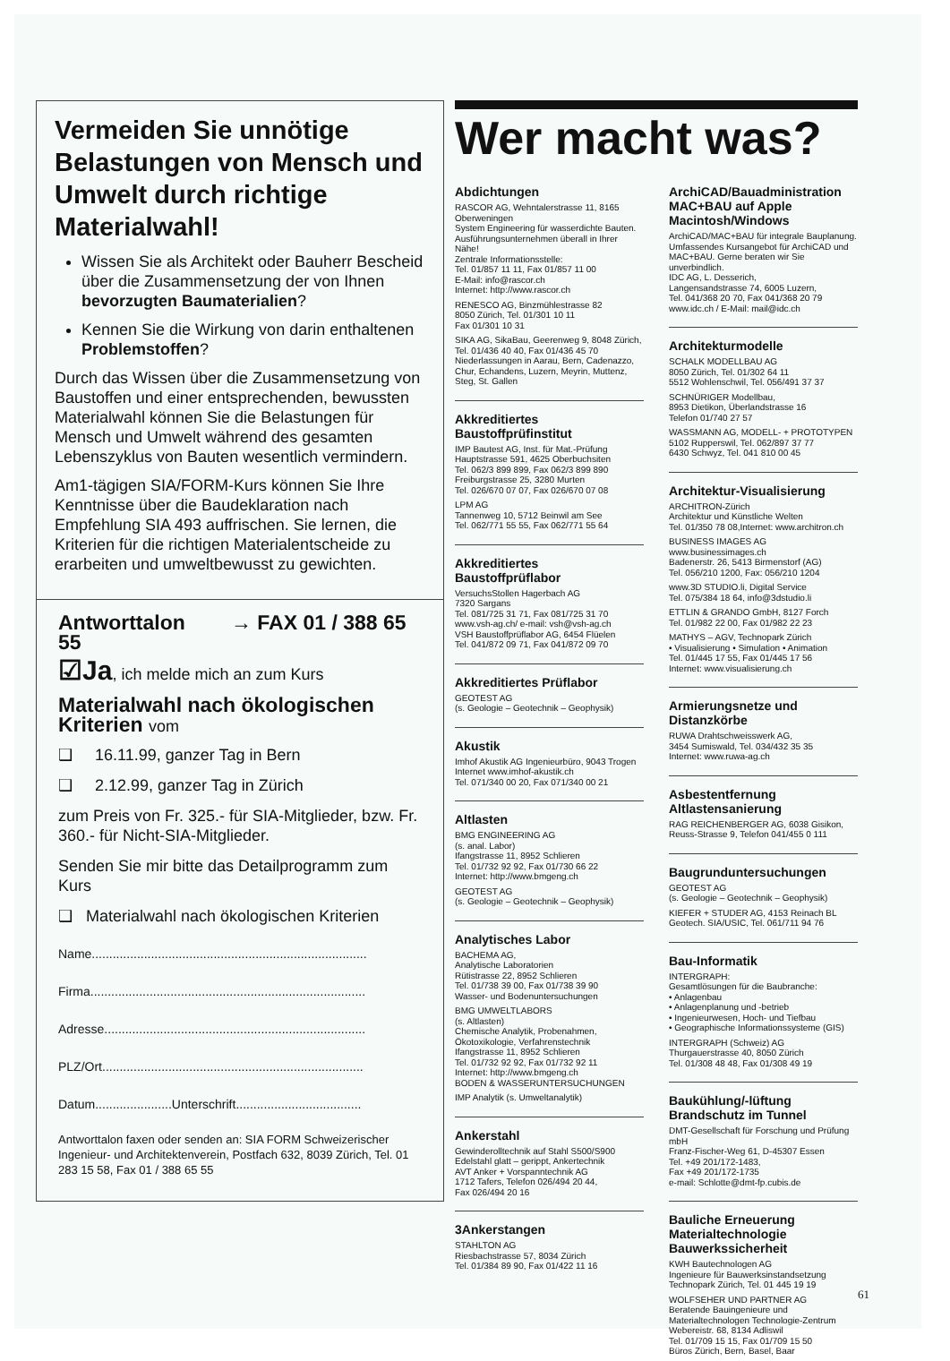Vermeiden Sie unnötige Belastungen von Mensch und Umwelt durch richtige Materialwahl!
Wissen Sie als Architekt oder Bauherr Bescheid über die Zusammensetzung der von Ihnen bevorzugten Baumaterialien?
Kennen Sie die Wirkung von darin enthaltenen Problemstoffen?
Durch das Wissen über die Zusammensetzung von Baustoffen und einer entsprechenden, bewussten Materialwahl können Sie die Belastungen für Mensch und Umwelt während des gesamten Lebenszyklus von Bauten wesentlich vermindern.
Am1-tägigen SIA/FORM-Kurs können Sie Ihre Kenntnisse über die Baudeklaration nach Empfehlung SIA 493 auffrischen. Sie lernen, die Kriterien für die richtigen Materialentscheide zu erarbeiten und umweltbewusst zu gewichten.
Antworttalon → FAX 01 / 388 65 55
☑Ja, ich melde mich an zum Kurs
Materialwahl nach ökologischen Kriterien vom
❑ 16.11.99, ganzer Tag in Bern
❑ 2.12.99, ganzer Tag in Zürich
zum Preis von Fr. 325.- für SIA-Mitglieder, bzw. Fr. 360.- für Nicht-SIA-Mitglieder.
Senden Sie mir bitte das Detailprogramm zum Kurs
❑ Materialwahl nach ökologischen Kriterien
Name...............................................................................
Firma...............................................................................
Adresse...........................................................................
PLZ/Ort...........................................................................
Datum......................Unterschrift....................................
Antworttalon faxen oder senden an: SIA FORM Schweizerischer Ingenieur- und Architektenverein, Postfach 632, 8039 Zürich, Tel. 01 283 15 58, Fax 01 / 388 65 55
Wer macht was?
Abdichtungen
RASCOR AG, Wehntalerstrasse 11, 8165 Oberweningen
System Engineering für wasserdichte Bauten. Ausführungsunternehmen überall in Ihrer Nähe!
Zentrale Informationsstelle:
Tel. 01/857 11 11, Fax 01/857 11 00
E-Mail: info@rascor.ch
Internet: http://www.rascor.ch
RENESCO AG, Binzmühlestrasse 82
8050 Zürich, Tel. 01/301 10 11
Fax 01/301 10 31
SIKA AG, SikaBau, Geerenweg 9, 8048 Zürich,
Tel. 01/436 40 40, Fax 01/436 45 70
Niederlassungen in Aarau, Bern, Cadenazzo, Chur, Echandens, Luzern, Meyrin, Muttenz, Steg, St. Gallen
Akkreditiertes Baustoffprüfinstitut
IMP Bautest AG, Inst. für Mat.-Prüfung
Hauptstrasse 591, 4625 Oberbuchsiten
Tel. 062/3 899 899, Fax 062/3 899 890
Freiburgstrasse 25, 3280 Murten
Tel. 026/670 07 07, Fax 026/670 07 08
LPM AG
Tannenweg 10, 5712 Beinwil am See
Tel. 062/771 55 55, Fax 062/771 55 64
Akkreditiertes Baustoffprüflabor
VersuchsStollen Hagerbach AG
7320 Sargans
Tel. 081/725 31 71, Fax 081/725 31 70
www.vsh-ag.ch/ e-mail: vsh@vsh-ag.ch
VSH Baustoffprüflabor AG, 6454 Flüelen
Tel. 041/872 09 71, Fax 041/872 09 70
Akkreditiertes Prüflabor
GEOTEST AG
(s. Geologie – Geotechnik – Geophysik)
Akustik
Imhof Akustik AG Ingenieurbüro, 9043 Trogen
Internet www.imhof-akustik.ch
Tel. 071/340 00 20, Fax 071/340 00 21
Altlasten
BMG ENGINEERING AG
(s. anal. Labor)
Ifangstrasse 11, 8952 Schlieren
Tel. 01/732 92 92, Fax 01/730 66 22
Internet: http://www.bmgeng.ch
GEOTEST AG
(s. Geologie – Geotechnik – Geophysik)
Analytisches Labor
BACHEMA AG,
Analytische Laboratorien
Rütistrasse 22, 8952 Schlieren
Tel. 01/738 39 00, Fax 01/738 39 90
Wasser- und Bodenuntersuchungen
BMG UMWELTLABORS
(s. Altlasten)
Chemische Analytik, Probenahmen, Ökotoxikologie, Verfahrenstechnik
Ifangstrasse 11, 8952 Schlieren
Tel. 01/732 92 92, Fax 01/732 92 11
Internet: http://www.bmgeng.ch
BODEN & WASSERUNTERSUCHUNGEN
IMP Analytik (s. Umweltanalytik)
Ankerstahl
Gewinderolltechnik auf Stahl S500/S900
Edelstahl glatt – gerippt, Ankertechnik
AVT Anker + Vorspanntechnik AG
1712 Tafers, Telefon 026/494 20 44,
Fax 026/494 20 16
3Ankerstangen
STAHLTON AG
Riesbachstrasse 57, 8034 Zürich
Tel. 01/384 89 90, Fax 01/422 11 16
ArchiCAD/Bauadministration MAC+BAU auf Apple Macintosh/Windows
ArchiCAD/MAC+BAU für integrale Bauplanung. Umfassendes Kursangebot für ArchiCAD und MAC+BAU. Gerne beraten wir Sie unverbindlich.
IDC AG, L. Desserich,
Langensandstrasse 74, 6005 Luzern,
Tel. 041/368 20 70, Fax 041/368 20 79
www.idc.ch / E-Mail: mail@idc.ch
Architekturmodelle
SCHALK MODELLBAU AG
8050 Zürich, Tel. 01/302 64 11
5512 Wohlenschwil, Tel. 056/491 37 37
SCHNÜRIGER Modellbau,
8953 Dietikon, Überlandstrasse 16
Telefon 01/740 27 57
WASSMANN AG, MODELL- + PROTOTYPEN
5102 Rupperswil, Tel. 062/897 37 77
6430 Schwyz, Tel. 041 810 00 45
Architektur-Visualisierung
ARCHITRON-Zürich
Architektur und Künstliche Welten
Tel. 01/350 78 08,Internet: www.architron.ch
BUSINESS IMAGES AG
www.businessimages.ch
Badenerstr. 26, 5413 Birmenstorf (AG)
Tel. 056/210 1200, Fax: 056/210 1204
www.3D STUDIO.li, Digital Service
Tel. 075/384 18 64, info@3dstudio.li
ETTLIN & GRANDO GmbH, 8127 Forch
Tel. 01/982 22 00, Fax 01/982 22 23
MATHYS – AGV, Technopark Zürich
• Visualisierung • Simulation • Animation
Tel. 01/445 17 55, Fax 01/445 17 56
Internet: www.visualisierung.ch
Armierungsnetze und Distanzkörbe
RUWA Drahtschweisswerk AG,
3454 Sumiswald, Tel. 034/432 35 35
Internet: www.ruwa-ag.ch
Asbestentfernung Altlastensanierung
RAG REICHENBERGER AG, 6038 Gisikon, Reuss-Strasse 9, Telefon 041/455 0 111
Baugrunduntersuchungen
GEOTEST AG
(s. Geologie – Geotechnik – Geophysik)
KIEFER + STUDER AG, 4153 Reinach BL
Geotech. SIA/USIC, Tel. 061/711 94 76
Bau-Informatik
INTERGRAPH:
Gesamtlösungen für die Baubranche:
• Anlagenbau
• Anlagenplanung und -betrieb
• Ingenieurwesen, Hoch- und Tiefbau
• Geographische Informationssysteme (GIS)
INTERGRAPH (Schweiz) AG
Thurgauerstrasse 40, 8050 Zürich
Tel. 01/308 48 48, Fax 01/308 49 19
Baukühlung/-lüftung Brandschutz im Tunnel
DMT-Gesellschaft für Forschung und Prüfung mbH
Franz-Fischer-Weg 61, D-45307 Essen
Tel. +49 201/172-1483,
Fax +49 201/172-1735
e-mail: Schlotte@dmt-fp.cubis.de
Bauliche Erneuerung Materialtechnologie Bauwerkssicherheit
KWH Bautechnologen AG
Ingenieure für Bauwerksinstandsetzung
Technopark Zürich, Tel. 01 445 19 19
WOLFSEHER UND PARTNER AG
Beratende Bauingenieure und Materialtechnologen Technologie-Zentrum
Webereistr. 68, 8134 Adliswil
Tel. 01/709 15 15, Fax 01/709 15 50
Büros Zürich, Bern, Basel, Baar
61